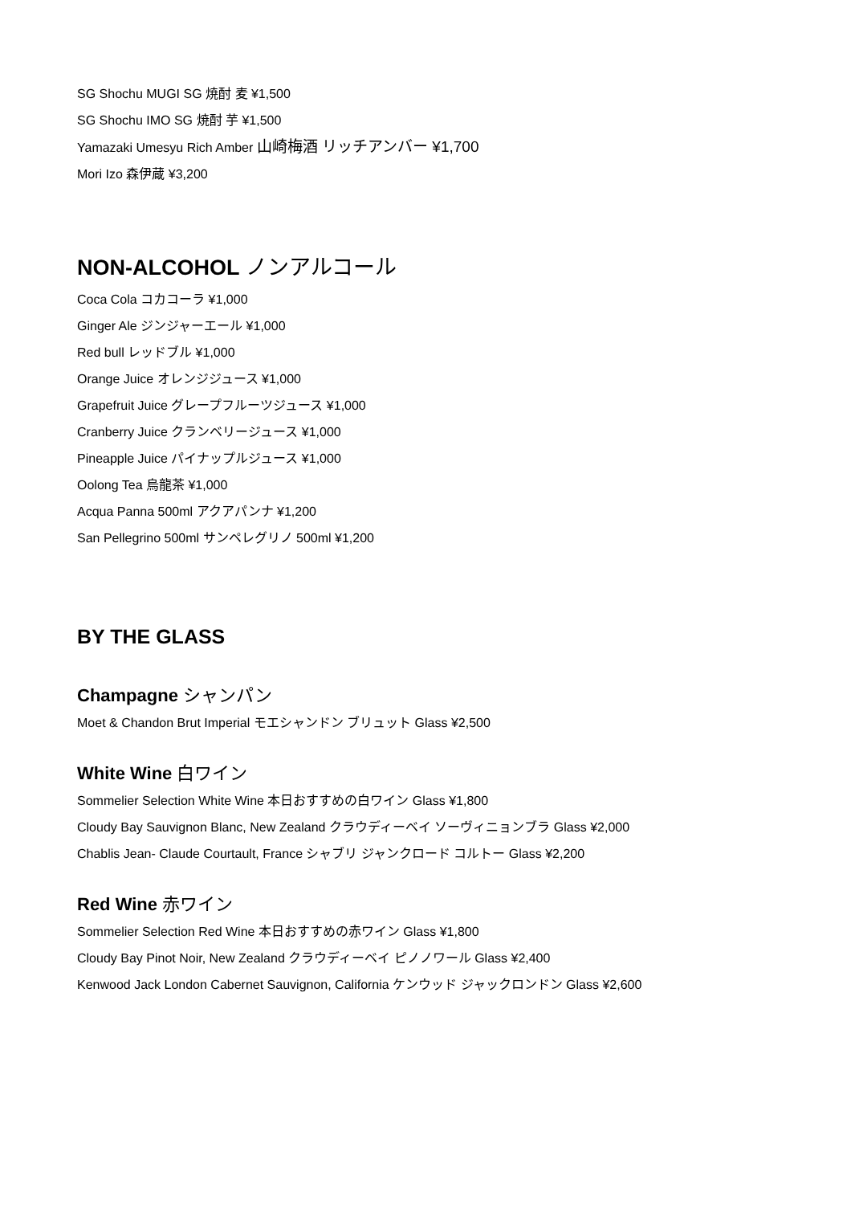SG Shochu MUGI SG 焼酎 麦 ¥1,500
SG Shochu IMO SG 焼酎 芋 ¥1,500
Yamazaki Umesyu Rich Amber 山崎梅酒 リッチアンバー ¥1,700
Mori Izo 森伊蔵 ¥3,200
NON-ALCOHOL ノンアルコール
Coca Cola コカコーラ ¥1,000
Ginger Ale ジンジャーエール ¥1,000
Red bull レッドブル ¥1,000
Orange Juice オレンジジュース ¥1,000
Grapefruit Juice グレープフルーツジュース ¥1,000
Cranberry Juice クランベリージュース ¥1,000
Pineapple Juice パイナップルジュース ¥1,000
Oolong Tea 烏龍茶 ¥1,000
Acqua Panna 500ml アクアパンナ ¥1,200
San Pellegrino 500ml サンペレグリノ 500ml ¥1,200
BY THE GLASS
Champagne シャンパン
Moet & Chandon Brut Imperial モエシャンドン ブリュット Glass ¥2,500
White Wine 白ワイン
Sommelier Selection White Wine 本日おすすめの白ワイン Glass ¥1,800
Cloudy Bay Sauvignon Blanc, New Zealand クラウディーベイ ソーヴィニョンブラ Glass ¥2,000
Chablis Jean- Claude Courtault, France シャブリ ジャンクロード コルトー Glass ¥2,200
Red Wine 赤ワイン
Sommelier Selection Red Wine 本日おすすめの赤ワイン Glass ¥1,800
Cloudy Bay Pinot Noir, New Zealand クラウディーベイ ピノノワール Glass ¥2,400
Kenwood Jack London Cabernet Sauvignon, California ケンウッド ジャックロンドン Glass ¥2,600